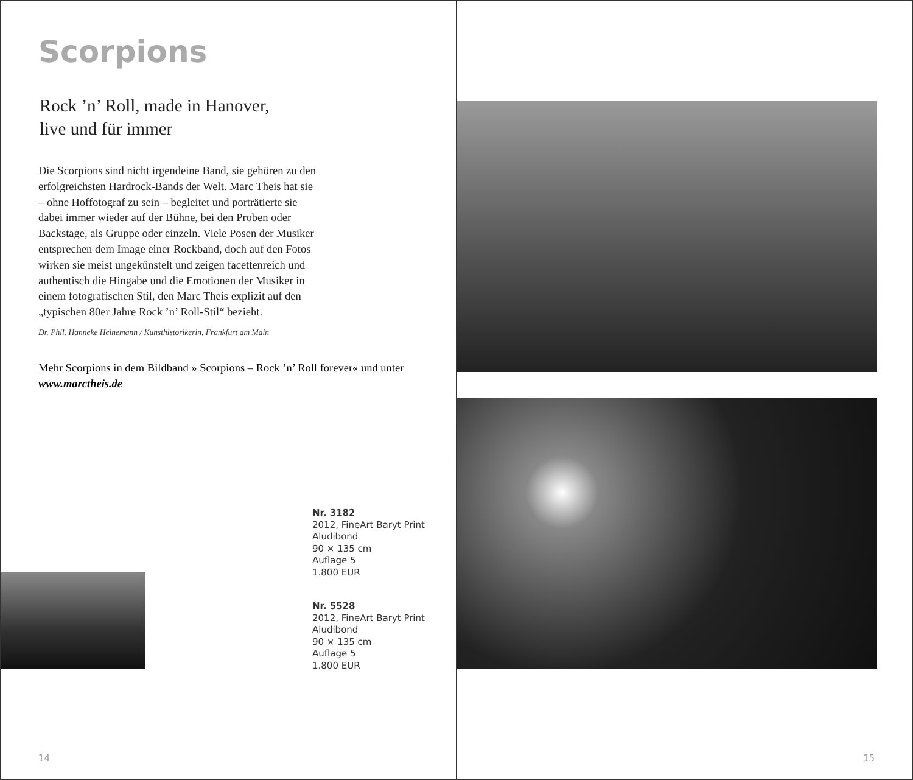Scorpions
Rock ’n’ Roll, made in Hanover,
live und für immer
Die Scorpions sind nicht irgendeine Band, sie gehören zu den erfolgreichsten Hardrock-Bands der Welt. Marc Theis hat sie – ohne Hoffotograf zu sein – begleitet und porträtierte sie dabei immer wieder auf der Bühne, bei den Proben oder Backstage, als Gruppe oder einzeln. Viele Posen der Musiker entsprechen dem Image einer Rockband, doch auf den Fotos wirken sie meist ungekünstelt und zeigen facettenreich und authentisch die Hingabe und die Emotionen der Musiker in einem fotografischen Stil, den Marc Theis explizit auf den „typischen 80er Jahre Rock ’n’ Roll-Stil“ bezieht.
Dr. Phil. Hanneke Heinemann / Kunsthistorikerin, Frankfurt am Main
Mehr Scorpions in dem Bildband » Scorpions – Rock ’n’ Roll forever« und unter www.marctheis.de
Nr. 3182
2012, FineArt Baryt Print
Aludibond
90 × 135 cm
Auflage 5
1.800 EUR
Nr. 5528
2012, FineArt Baryt Print
Aludibond
90 × 135 cm
Auflage 5
1.800 EUR
14
15